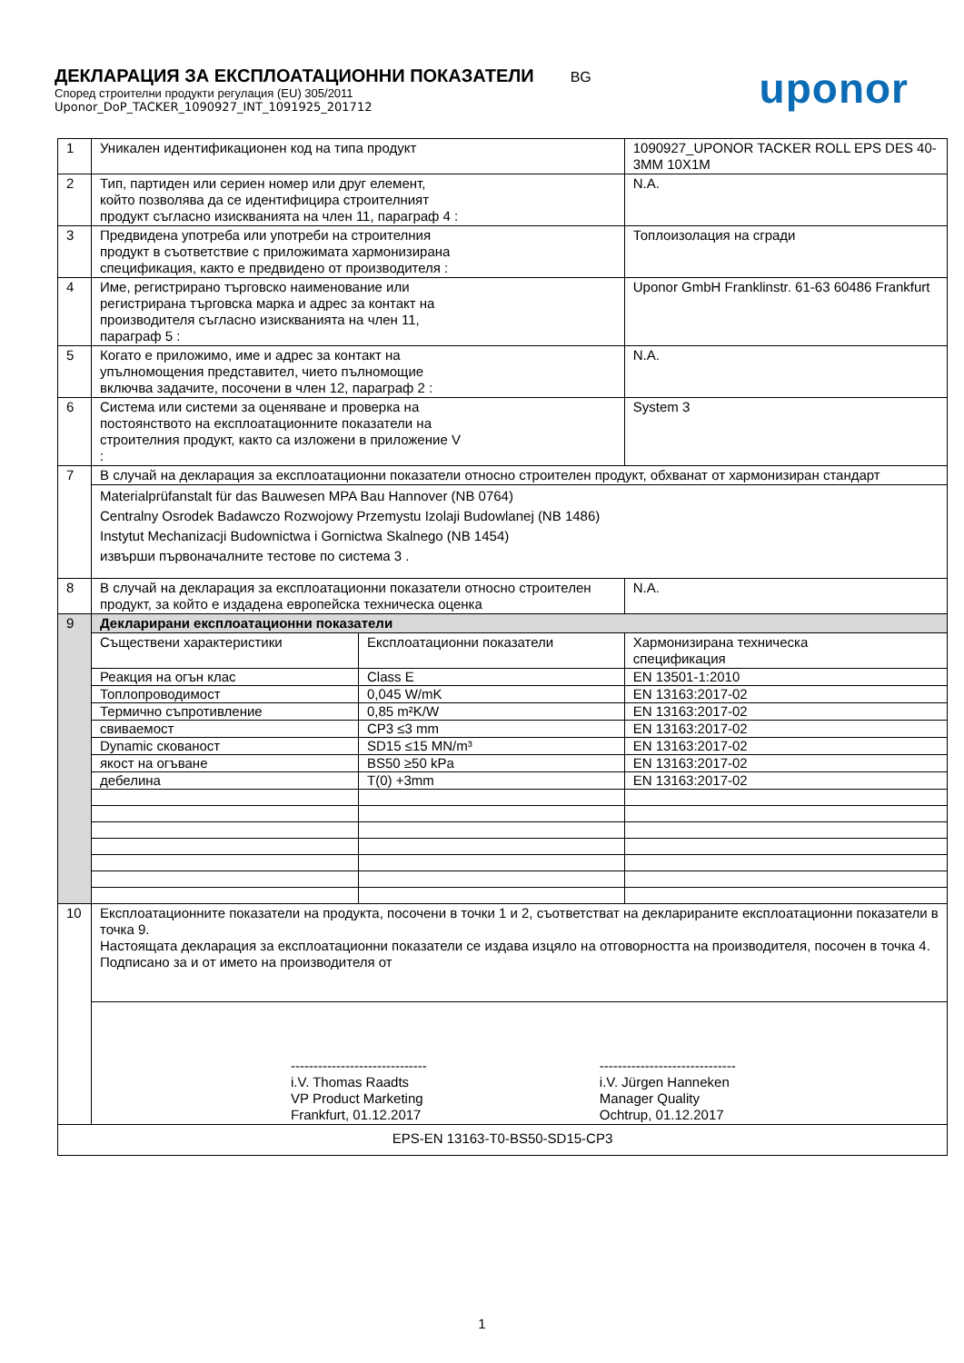ДЕКЛАРАЦИЯ ЗА ЕКСПЛОАТАЦИОННИ ПОКАЗАТЕЛИ
BG
uponor
Според строителни продукти регулация (EU) 305/2011
Uponor_DoP_TACKER_1090927_INT_1091925_201712
| 1 | Уникален идентификационен код на типа продукт | | 1090927_UPONOR TACKER ROLL EPS DES 40-3MM 10X1M | | |
| 2 | Тип, партиден или сериен номер или друг елемент, който позволява да се идентифицира строителният продукт съгласно изискванията на член 11, параграф 4 : | | N.A. | | |
| 3 | Предвидена употреба или употреби на строителния продукт в съответствие с приложимата хармонизирана спецификация, както е предвидено от производителя : | | Топлоизолация на сгради | | |
| 4 | Име, регистрирано търговско наименование или регистрирана търговска марка и адрес за контакт на производителя съгласно изискванията на член 11, параграф 5 : | | Uponor GmbH Franklinstr. 61-63 60486 Frankfurt | | |
| 5 | Когато е приложимо, име и адрес за контакт на упълномощения представител, чието пълномощие включва задачите, посочени в член 12, параграф 2 : | | N.A. | | |
| 6 | Система или системи за оценяване и проверка на постоянството на експлоатационните показатели на строителния продукт, както са изложени в приложение V : | | System 3 | | |
| 7 | В случай на декларация за експлоатационни показатели относно строителен продукт, обхванат от хармонизиран стандарт | | | | |
| | Materialprüfanstalt für das Bauwesen MPA Bau Hannover (NB 0764) Centralny Osrodek Badawczo Rozwojowy Przemystu Izolaji Budowlanej (NB 1486) Instytut Mechanizacji Budownictwa i Gornictwa Skalnego (NB 1454) извърши първоначалните тестове по система 3 . | | | | |
| 8 | В случай на декларация за експлоатационни показатели относно строителен продукт, за който е издадена европейска техническа оценка | | | N.A. | |
| 9 | Декларирани експлоатационни показатели | | | | |
| | | Съществени характеристики | Експлоатационни показатели | | Хармонизирана техническа спецификация |
| | Реакция на огън клас | Class E | | EN 13501-1:2010 | |
| | Топлопроводимост | 0,045 W/mK | | EN 13163:2017-02 | |
| | Термично съпротивление | 0,85 m²K/W | | EN 13163:2017-02 | |
| | свиваемост | CP3 ≤3 mm | | EN 13163:2017-02 | |
| | Dynamic скованост | SD15 ≤15 MN/m³ | | EN 13163:2017-02 | |
| | якост на огъване | BS50 ≥50 kPa | | EN 13163:2017-02 | |
| | дебелина | T(0) +3mm | | EN 13163:2017-02 | |
| 10 | Експлоатационните показатели на продукта, посочени в точки 1 и 2, съответстват на декларираните експлоатационни показатели в точка 9. Настоящата декларация за експлоатационни показатели се издава изцяло на отговорността на производителя, посочен в точка 4. Подписано за и от името на производителя от | | | | |
| | ------------------------------ i.V. Thomas Raadts VP Product Marketing Frankfurt, 01.12.2017 ------------------------------ i.V. Jürgen Hanneken Manager Quality Ochtrup, 01.12.2017 | | | | |
| EPS-EN 13163-T0-BS50-SD15-CP3 | | | | | |
1